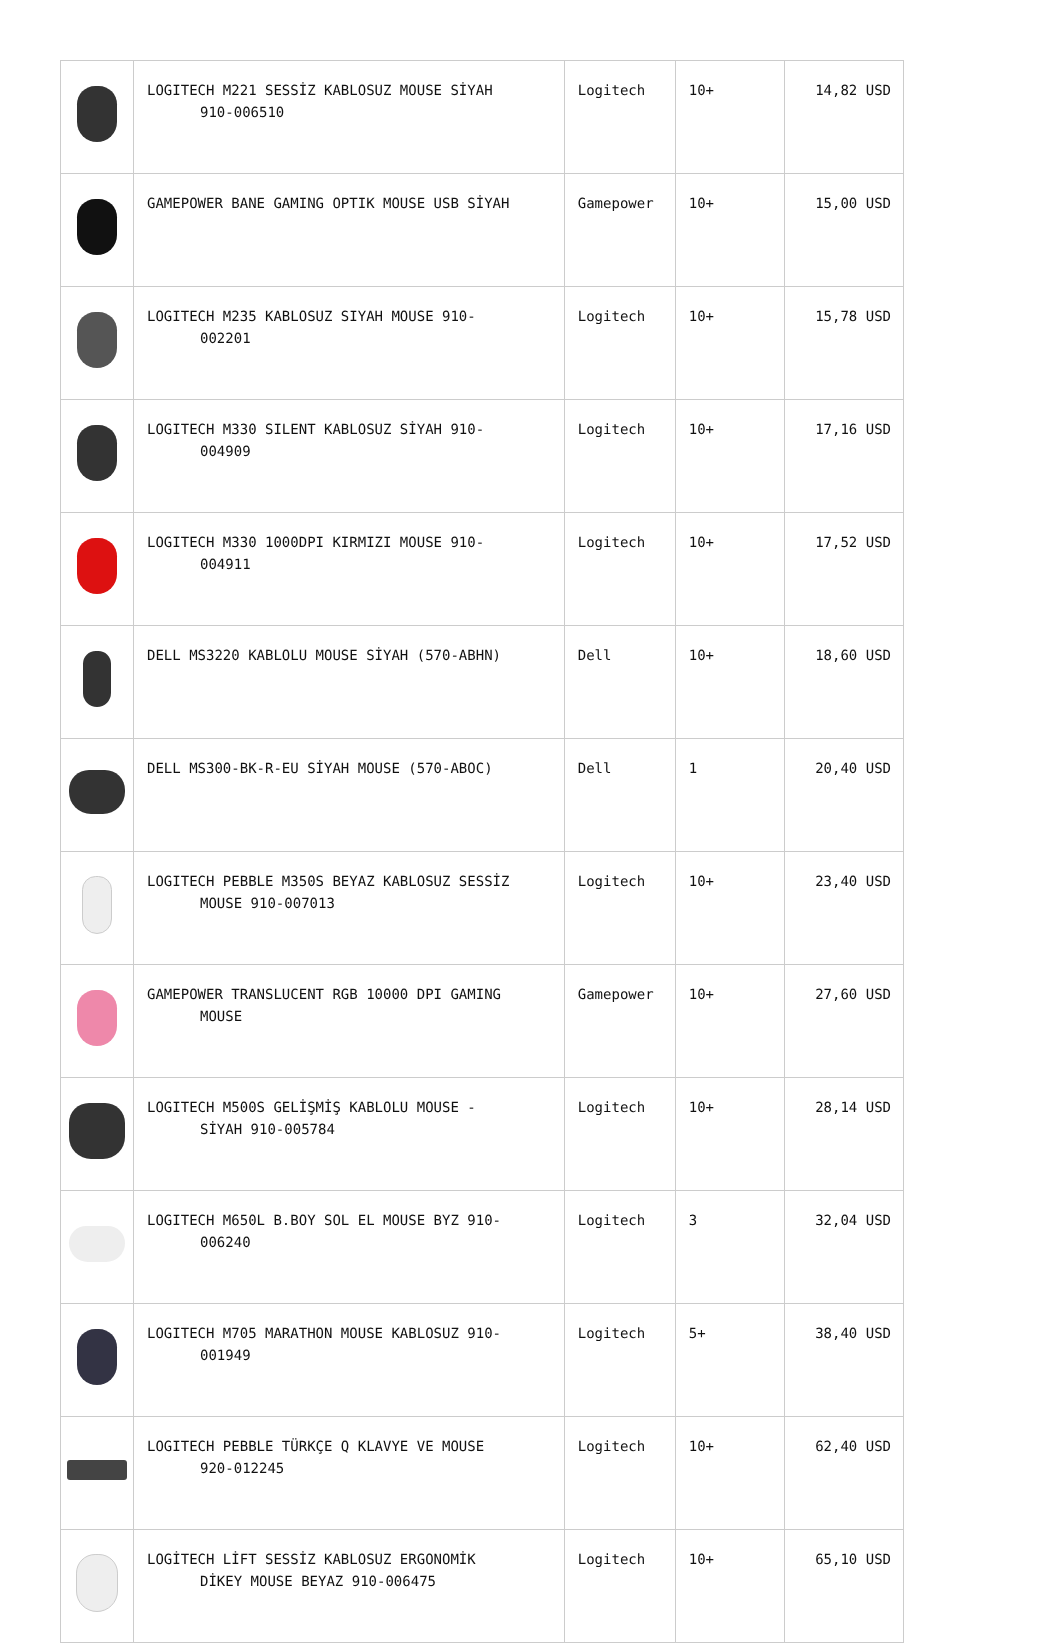| | LOGITECH M221 SESSİZ KABLOSUZ MOUSE SİYAH 910-006510 | Logitech | 10+ | 14,82 USD |
| | GAMEPOWER BANE GAMING OPTIK MOUSE USB SİYAH | Gamepower | 10+ | 15,00 USD |
| | LOGITECH M235 KABLOSUZ SIYAH MOUSE 910- 002201 | Logitech | 10+ | 15,78 USD |
| | LOGITECH M330 SILENT KABLOSUZ SİYAH 910- 004909 | Logitech | 10+ | 17,16 USD |
| | LOGITECH M330 1000DPI KIRMIZI MOUSE 910- 004911 | Logitech | 10+ | 17,52 USD |
| | DELL MS3220 KABLOLU MOUSE SİYAH (570-ABHN) | Dell | 10+ | 18,60 USD |
| | DELL MS300-BK-R-EU SİYAH MOUSE (570-ABOC) | Dell | 1 | 20,40 USD |
| | LOGITECH PEBBLE M350S BEYAZ KABLOSUZ SESSİZ MOUSE 910-007013 | Logitech | 10+ | 23,40 USD |
| | GAMEPOWER TRANSLUCENT RGB 10000 DPI GAMING MOUSE | Gamepower | 10+ | 27,60 USD |
| | LOGITECH M500S GELİŞMİŞ KABLOLU MOUSE - SİYAH 910-005784 | Logitech | 10+ | 28,14 USD |
| | LOGITECH M650L B.BOY SOL EL MOUSE BYZ 910- 006240 | Logitech | 3 | 32,04 USD |
| | LOGITECH M705 MARATHON MOUSE KABLOSUZ 910- 001949 | Logitech | 5+ | 38,40 USD |
| | LOGITECH PEBBLE TÜRKÇE Q KLAVYE VE MOUSE 920-012245 | Logitech | 10+ | 62,40 USD |
| | LOGİTECH LİFT SESSİZ KABLOSUZ ERGONOMİK DİKEY MOUSE BEYAZ 910-006475 | Logitech | 10+ | 65,10 USD |